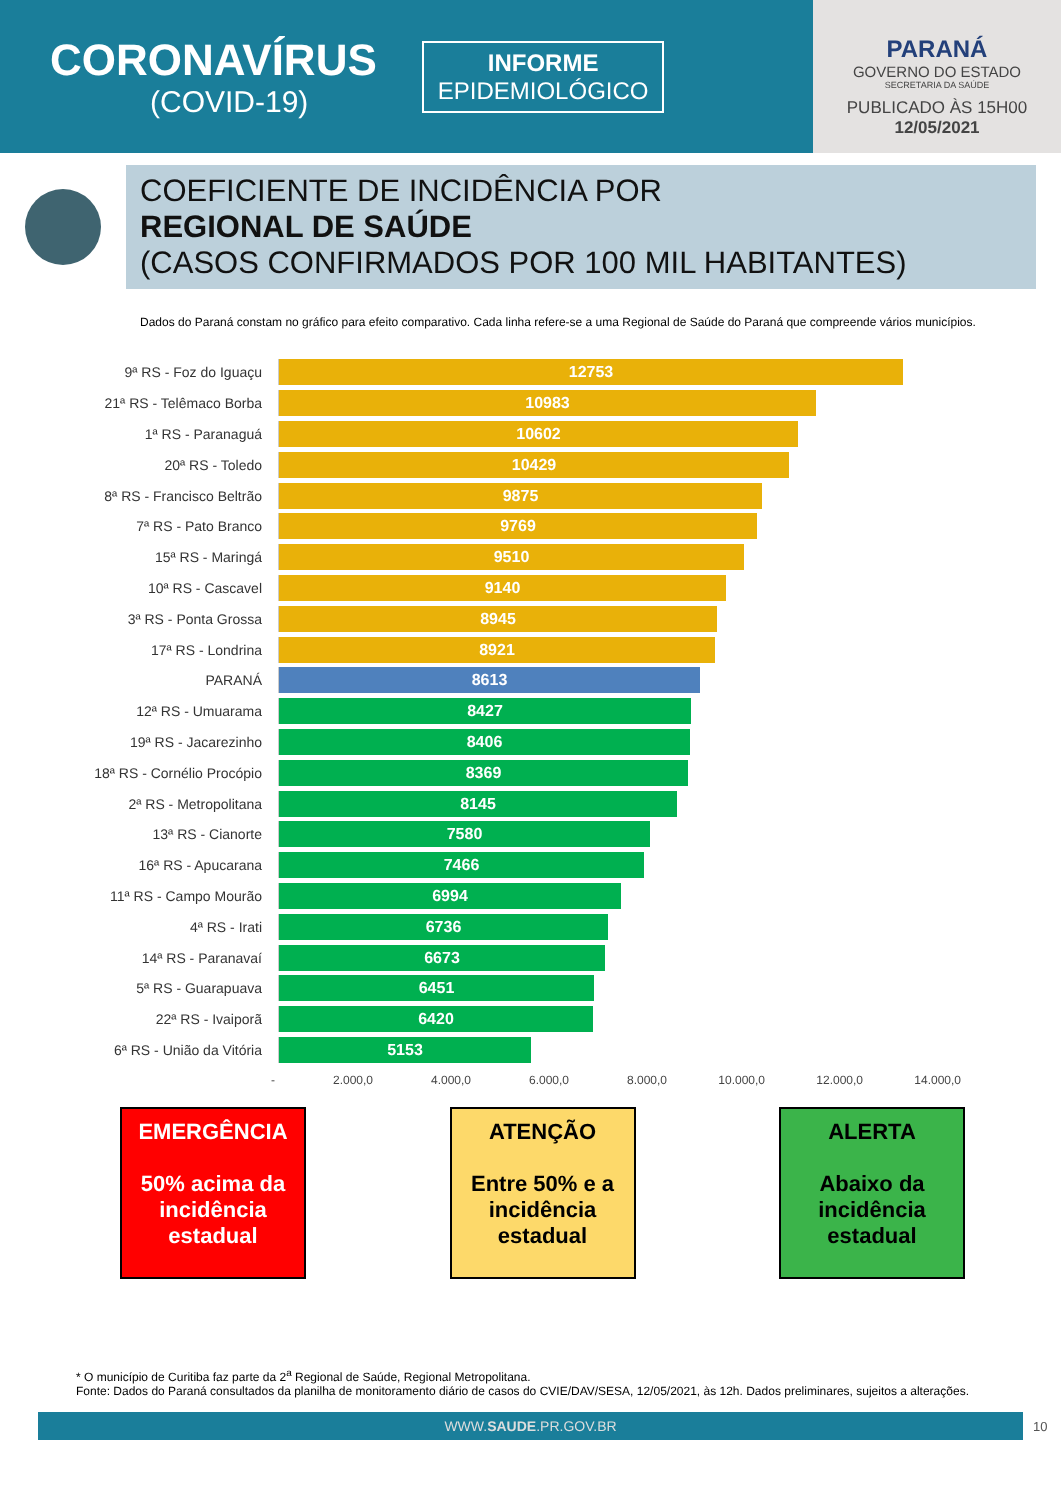CORONAVÍRUS
(COVID-19)
INFORME
EPIDEMIOLÓGICO
PARANÁ
GOVERNO DO ESTADO
SECRETARIA DA SAÚDE
PUBLICADO ÀS 15H00
12/05/2021
COEFICIENTE DE INCIDÊNCIA POR
REGIONAL DE SAÚDE
(CASOS CONFIRMADOS POR 100 MIL HABITANTES)
Dados do Paraná constam no gráfico para efeito comparativo. Cada linha refere-se a uma Regional de Saúde do Paraná que compreende vários municípios.
9ª RS - Foz do Iguaçu
12753
21ª RS - Telêmaco Borba
10983
1ª RS - Paranaguá
10602
20ª RS - Toledo
10429
8ª RS - Francisco Beltrão
9875
7ª RS - Pato Branco
9769
15ª RS - Maringá
9510
10ª RS - Cascavel
9140
3ª RS - Ponta Grossa
8945
17ª RS - Londrina
8921
PARANÁ
8613
12ª RS - Umuarama
8427
19ª RS - Jacarezinho
8406
18ª RS - Cornélio Procópio
8369
2ª RS - Metropolitana
8145
13ª RS - Cianorte
7580
16ª RS - Apucarana
7466
11ª RS - Campo Mourão
6994
4ª RS - Irati
6736
14ª RS - Paranavaí
6673
5ª RS - Guarapuava
6451
22ª RS - Ivaiporã
6420
6ª RS - União da Vitória
5153
- 2.000,0 4.000,0 6.000,0 8.000,0 10.000,0 12.000,0 14.000,0
EMERGÊNCIA
50% acima da incidência estadual
ATENÇÃO
Entre 50% e a incidência estadual
ALERTA
Abaixo da incidência estadual
* O município de Curitiba faz parte da 2<sup>a</sup> Regional de Saúde, Regional Metropolitana.
Fonte: Dados do Paraná consultados da planilha de monitoramento diário de casos do CVIE/DAV/SESA, 12/05/2021, às 12h. Dados preliminares, sujeitos a alterações.
WWW.SAUDE.PR.GOV.BR
10